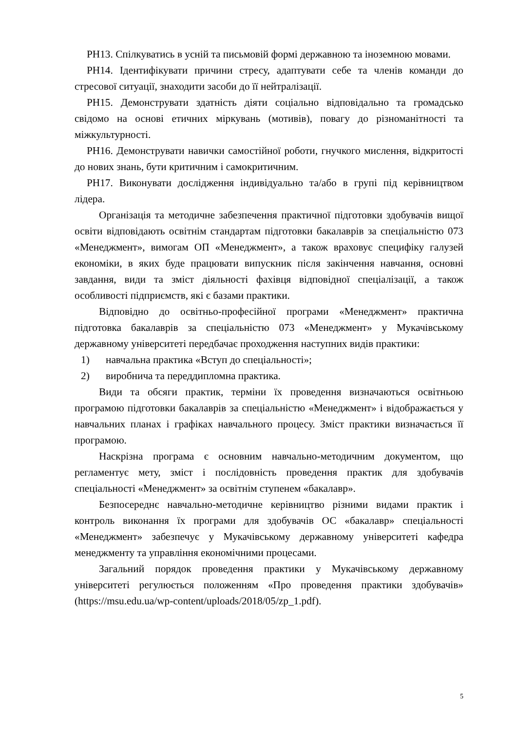РН13. Спілкуватись в усній та письмовій формі державною та іноземною мовами.
РН14. Ідентифікувати причини стресу, адаптувати себе та членів команди до стресової ситуації, знаходити засоби до її нейтралізації.
РН15. Демонструвати здатність діяти соціально відповідально та громадсько свідомо на основі етичних міркувань (мотивів), повагу до різноманітності та міжкультурності.
РН16. Демонструвати навички самостійної роботи, гнучкого мислення, відкритості до нових знань, бути критичним і самокритичним.
РН17. Виконувати дослідження індивідуально та/або в групі під керівництвом лідера.
Організація та методичне забезпечення практичної підготовки здобувачів вищої освіти відповідають освітнім стандартам підготовки бакалаврів за спеціальністю 073 «Менеджмент», вимогам ОП «Менеджмент», а також враховує специфіку галузей економіки, в яких буде працювати випускник після закінчення навчання, основні завдання, види та зміст діяльності фахівця відповідної спеціалізації, а також особливості підприємств, які є базами практики.
Відповідно до освітньо-професійної програми «Менеджмент» практична підготовка бакалаврів за спеціальністю 073 «Менеджмент» у Мукачівському державному університеті передбачає проходження наступних видів практики:
1) навчальна практика «Вступ до спеціальності»;
2) виробнича та переддипломна практика.
Види та обсяги практик, терміни їх проведення визначаються освітньою програмою підготовки бакалаврів за спеціальністю «Менеджмент» і відображається у навчальних планах і графіках навчального процесу. Зміст практики визначається її програмою.
Наскрізна програма є основним навчально-методичним документом, що регламентує мету, зміст і послідовність проведення практик для здобувачів спеціальності «Менеджмент» за освітнім ступенем «бакалавр».
Безпосереднє навчально-методичне керівництво різними видами практик і контроль виконання їх програми для здобувачів ОС «бакалавр» спеціальності «Менеджмент» забезпечує у Мукачівському державному університеті кафедра менеджменту та управління економічними процесами.
Загальний порядок проведення практики у Мукачівському державному університеті регулюється положенням «Про проведення практики здобувачів» (https://msu.edu.ua/wp-content/uploads/2018/05/zp_1.pdf).
5